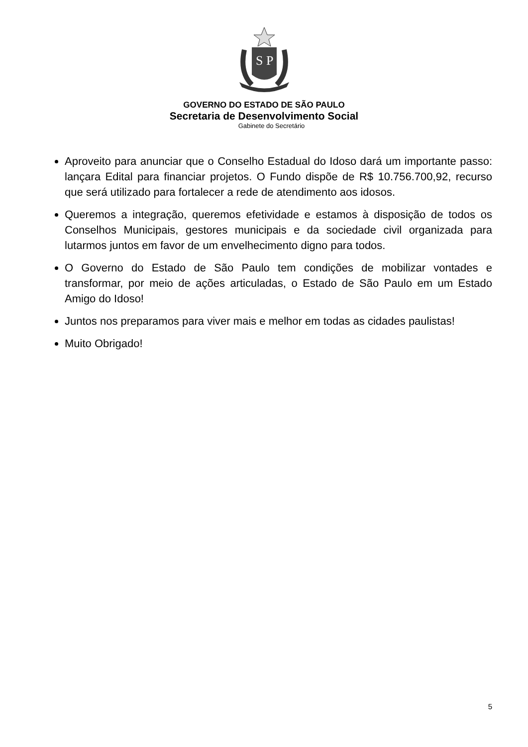S P
GOVERNO DO ESTADO DE SÃO PAULO
Secretaria de Desenvolvimento Social
Gabinete do Secretário
Aproveito para anunciar que o Conselho Estadual do Idoso dará um importante passo: lançara Edital para financiar projetos. O Fundo dispõe de R$ 10.756.700,92, recurso que será utilizado para fortalecer a rede de atendimento aos idosos.
Queremos a integração, queremos efetividade e estamos à disposição de todos os Conselhos Municipais, gestores municipais e da sociedade civil organizada para lutarmos juntos em favor de um envelhecimento digno para todos.
O Governo do Estado de São Paulo tem condições de mobilizar vontades e transformar, por meio de ações articuladas, o Estado de São Paulo em um Estado Amigo do Idoso!
Juntos nos preparamos para viver mais e melhor em todas as cidades paulistas!
Muito Obrigado!
5